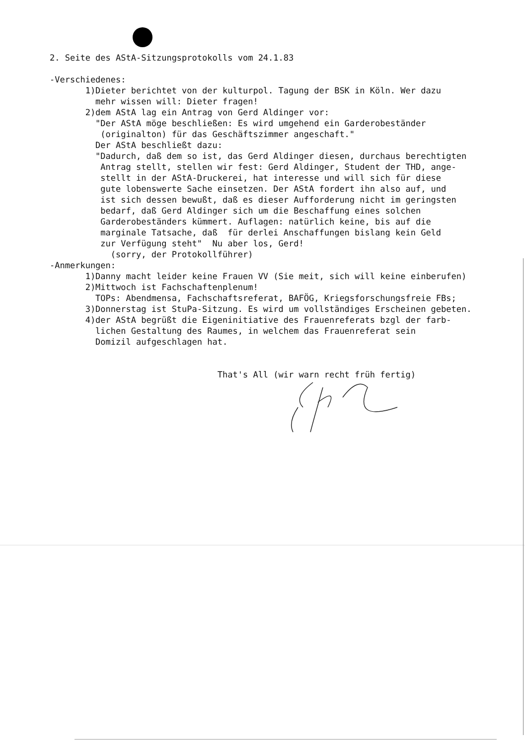2. Seite des AStA-Sitzungsprotokolls vom 24.1.83
-Verschiedenes:
1)Dieter berichtet von der kulturpol. Tagung der BSK in Köln. Wer dazu
mehr wissen will: Dieter fragen!
2)dem AStA lag ein Antrag von Gerd Aldinger vor:
"Der AStA möge beschließen: Es wird umgehend ein Garderobeständer
(originalton) für das Geschäftszimmer angeschaft."
Der AStA beschließt dazu:
"Dadurch, daß dem so ist, das Gerd Aldinger diesen, durchaus berechtigten
Antrag stellt, stellen wir fest: Gerd Aldinger, Student der THD, ange-
stellt in der AStA-Druckerei, hat interesse und will sich für diese
gute lobenswerte Sache einsetzen. Der AStA fordert ihn also auf, und
ist sich dessen bewußt, daß es dieser Aufforderung nicht im geringsten
bedarf, daß Gerd Aldinger sich um die Beschaffung eines solchen
Garderobeständers kümmert. Auflagen: natürlich keine, bis auf die
marginale Tatsache, daß für derlei Anschaffungen bislang kein Geld
zur Verfügung steht" Nu aber los, Gerd!
(sorry, der Protokollführer)
-Anmerkungen:
1)Danny macht leider keine Frauen VV (Sie meit, sich will keine einberufen)
2)Mittwoch ist Fachschaftenplenum!
TOPs: Abendmensa, Fachschaftsreferat, BAFÖG, Kriegsforschungsfreie FBs;
3)Donnerstag ist StuPa-Sitzung. Es wird um vollständiges Erscheinen gebeten.
4)der AStA begrüßt die Eigeninitiative des Frauenreferats bzgl der farb-
lichen Gestaltung des Raumes, in welchem das Frauenreferat sein
Domizil aufgeschlagen hat.
That's All (wir warn recht früh fertig)